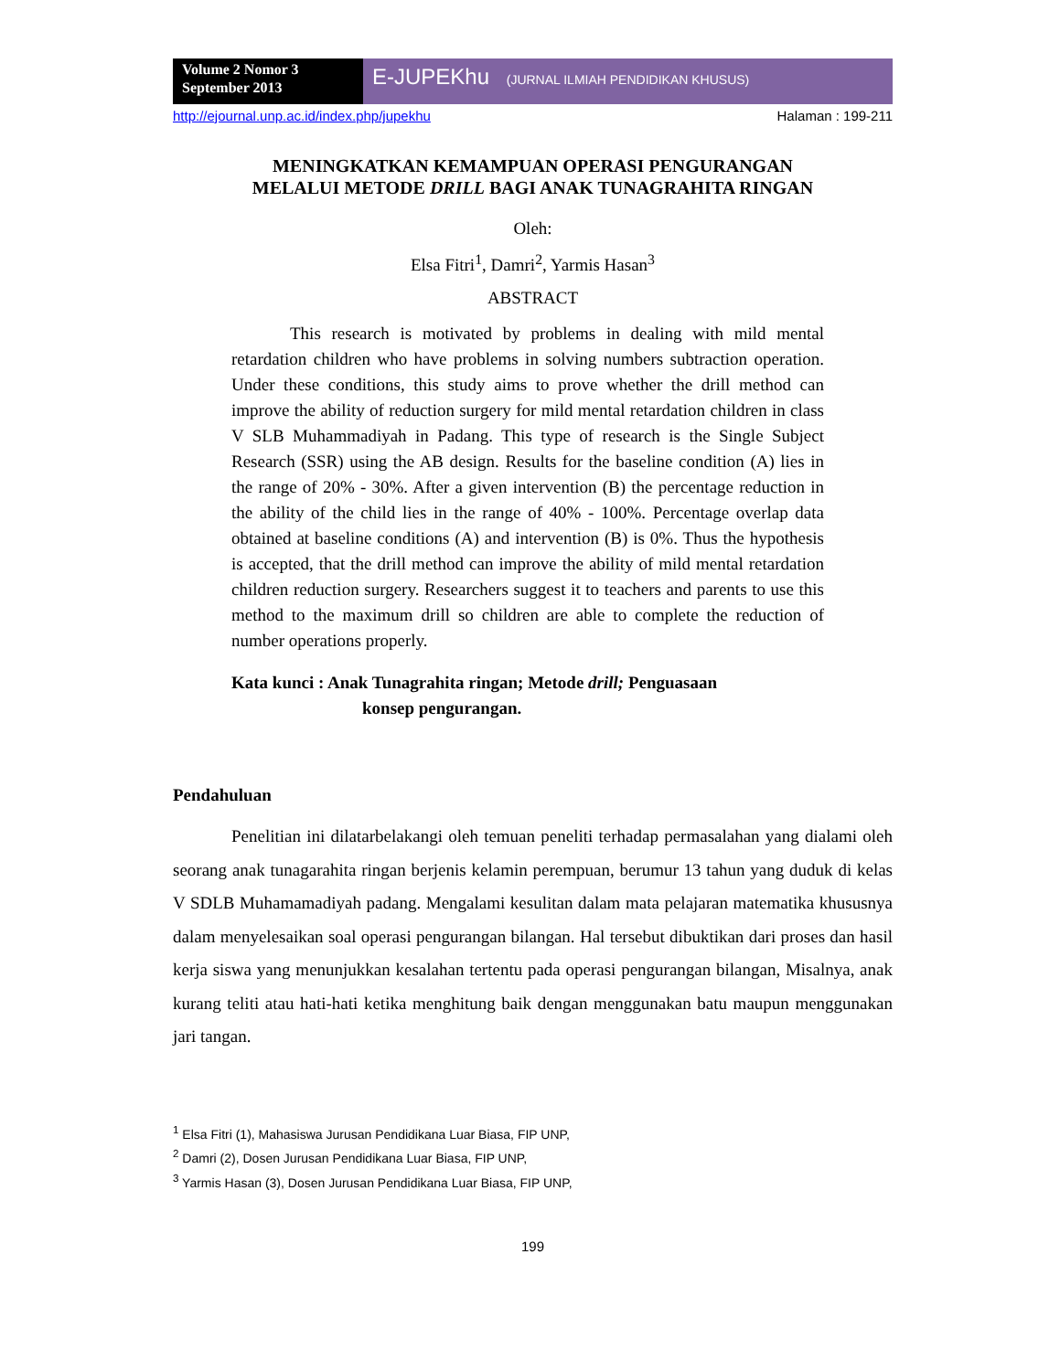Volume 2 Nomor 3
September 2013
E-JUPEKhu (JURNAL ILMIAH PENDIDIKAN KHUSUS)
http://ejournal.unp.ac.id/index.php/jupekhu Halaman : 199-211
MENINGKATKAN KEMAMPUAN OPERASI PENGURANGAN
MELALUI METODE DRILL BAGI ANAK TUNAGRAHITA RINGAN
Oleh:
Elsa Fitri<sup>1</sup>, Damri<sup>2</sup>, Yarmis Hasan<sup>3</sup>
ABSTRACT
This research is motivated by problems in dealing with mild mental retardation children who have problems in solving numbers subtraction operation. Under these conditions, this study aims to prove whether the drill method can improve the ability of reduction surgery for mild mental retardation children in class V SLB Muhammadiyah in Padang. This type of research is the Single Subject Research (SSR) using the AB design. Results for the baseline condition (A) lies in the range of 20% - 30%. After a given intervention (B) the percentage reduction in the ability of the child lies in the range of 40% - 100%. Percentage overlap data obtained at baseline conditions (A) and intervention (B) is 0%. Thus the hypothesis is accepted, that the drill method can improve the ability of mild mental retardation children reduction surgery. Researchers suggest it to teachers and parents to use this method to the maximum drill so children are able to complete the reduction of number operations properly.
Kata kunci : Anak Tunagrahita ringan; Metode drill; Penguasaan
konsep pengurangan.
Pendahuluan
Penelitian ini dilatarbelakangi oleh temuan peneliti terhadap permasalahan yang dialami oleh seorang anak tunagarahita ringan berjenis kelamin perempuan, berumur 13 tahun yang duduk di kelas V SDLB Muhamamadiyah padang. Mengalami kesulitan dalam mata pelajaran matematika khususnya dalam menyelesaikan soal operasi pengurangan bilangan. Hal tersebut dibuktikan dari proses dan hasil kerja siswa yang menunjukkan kesalahan tertentu pada operasi pengurangan bilangan, Misalnya, anak kurang teliti atau hati-hati ketika menghitung baik dengan menggunakan batu maupun menggunakan jari tangan.
<sup>1</sup> Elsa Fitri (1), Mahasiswa Jurusan Pendidikana Luar Biasa, FIP UNP,
<sup>2</sup> Damri (2), Dosen Jurusan Pendidikana Luar Biasa, FIP UNP,
<sup>3</sup> Yarmis Hasan (3), Dosen Jurusan Pendidikana Luar Biasa, FIP UNP,
199